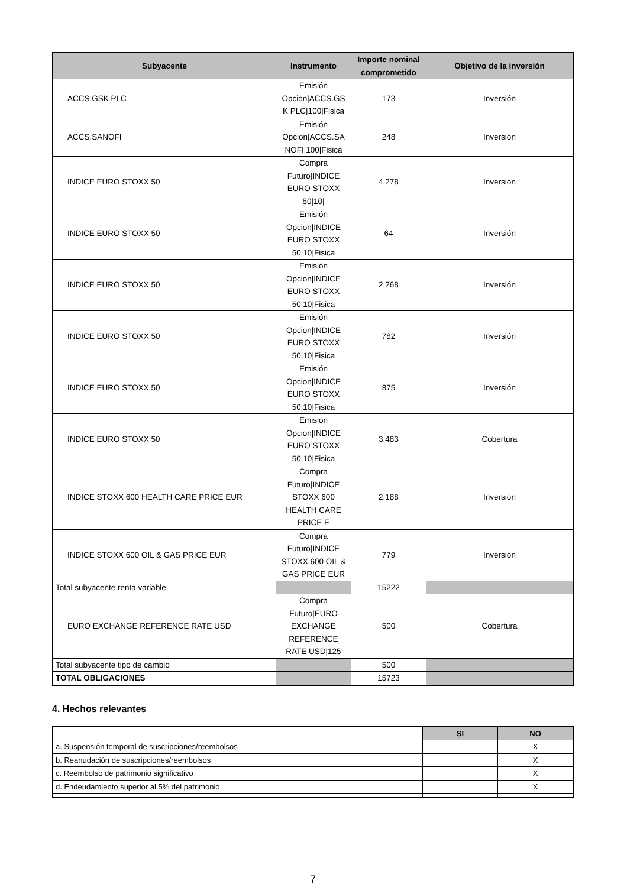| Subyacente | Instrumento | Importe nominal comprometido | Objetivo de la inversión |
| --- | --- | --- | --- |
| ACCS.GSK PLC | Emisión Opcion/ACCS.GS K PLC/100/Fisica | 173 | Inversión |
| ACCS.SANOFI | Emisión Opcion/ACCS.SA NOFI/100/Fisica | 248 | Inversión |
| INDICE EURO STOXX 50 | Compra Futuro/INDICE EURO STOXX 50/10/ | 4.278 | Inversión |
| INDICE EURO STOXX 50 | Emisión Opcion/INDICE EURO STOXX 50/10/Fisica | 64 | Inversión |
| INDICE EURO STOXX 50 | Emisión Opcion/INDICE EURO STOXX 50/10/Fisica | 2.268 | Inversión |
| INDICE EURO STOXX 50 | Emisión Opcion/INDICE EURO STOXX 50/10/Fisica | 782 | Inversión |
| INDICE EURO STOXX 50 | Emisión Opcion/INDICE EURO STOXX 50/10/Fisica | 875 | Inversión |
| INDICE EURO STOXX 50 | Emisión Opcion/INDICE EURO STOXX 50/10/Fisica | 3.483 | Cobertura |
| INDICE STOXX 600 HEALTH CARE PRICE EUR | Compra Futuro/INDICE STOXX 600 HEALTH CARE PRICE E | 2.188 | Inversión |
| INDICE STOXX 600 OIL & GAS PRICE EUR | Compra Futuro/INDICE STOXX 600 OIL & GAS PRICE EUR | 779 | Inversión |
| Total subyacente renta variable | | 15222 | |
| EURO EXCHANGE REFERENCE RATE USD | Compra Futuro/EURO EXCHANGE REFERENCE RATE USD/125 | 500 | Cobertura |
| Total subyacente tipo de cambio | | 500 | |
| TOTAL OBLIGACIONES | | 15723 | |
4. Hechos relevantes
| | SI | NO |
| a. Suspensión temporal de suscripciones/reembolsos | | X |
| b. Reanudación de suscripciones/reembolsos | | X |
| c. Reembolso de patrimonio significativo | | X |
| d. Endeudamiento superior al 5% del patrimonio | | X |
7